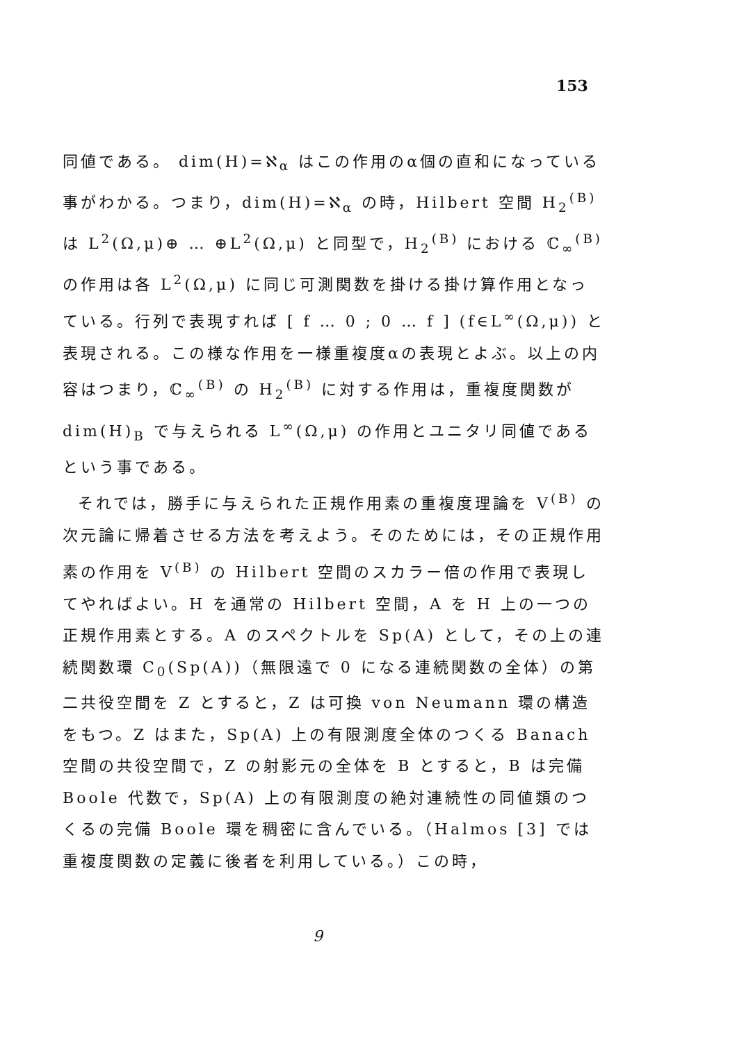153
同値である。 dim(H)=ℵ<sub>α</sub> はこの作用のα個の直和になっている事がわかる。つまり，dim(H)=ℵ<sub>α</sub> の時，Hilbert 空間 H<sub>2</sub><sup>(B)</sup> は L<sup>2</sup>(Ω,μ)⊕ … ⊕L<sup>2</sup>(Ω,μ) と同型で，H<sub>2</sub><sup>(B)</sup> における ℂ<sub>∞</sub><sup>(B)</sup> の作用は各 L<sup>2</sup>(Ω,μ) に同じ可測関数を掛ける掛け算作用となっている。行列で表現すれば [ f … 0 ; 0 … f ] (f∈L<sup>∞</sup>(Ω,μ)) と表現される。この様な作用を一様重複度αの表現とよぶ。以上の内容はつまり，ℂ<sub>∞</sub><sup>(B)</sup> の H<sub>2</sub><sup>(B)</sup> に対する作用は，重複度関数が dim(H)<sub>B</sub> で与えられる L<sup>∞</sup>(Ω,μ) の作用とユニタリ同値であるという事である。
それでは，勝手に与えられた正規作用素の重複度理論を V<sup>(B)</sup> の次元論に帰着させる方法を考えよう。そのためには，その正規作用素の作用を V<sup>(B)</sup> の Hilbert 空間のスカラー倍の作用で表現してやればよい。H を通常の Hilbert 空間，A を H 上の一つの正規作用素とする。A のスペクトルを Sp(A) として，その上の連続関数環 C<sub>0</sub>(Sp(A))（無限遠で 0 になる連続関数の全体）の第二共役空間を Z とすると，Z は可換 von Neumann 環の構造をもつ。Z はまた，Sp(A) 上の有限測度全体のつくる Banach 空間の共役空間で，Z の射影元の全体を B とすると，B は完備 Boole 代数で，Sp(A) 上の有限測度の絶対連続性の同値類のつくるの完備 Boole 環を稠密に含んでいる。（Halmos [3] では重複度関数の定義に後者を利用している。）この時，
9